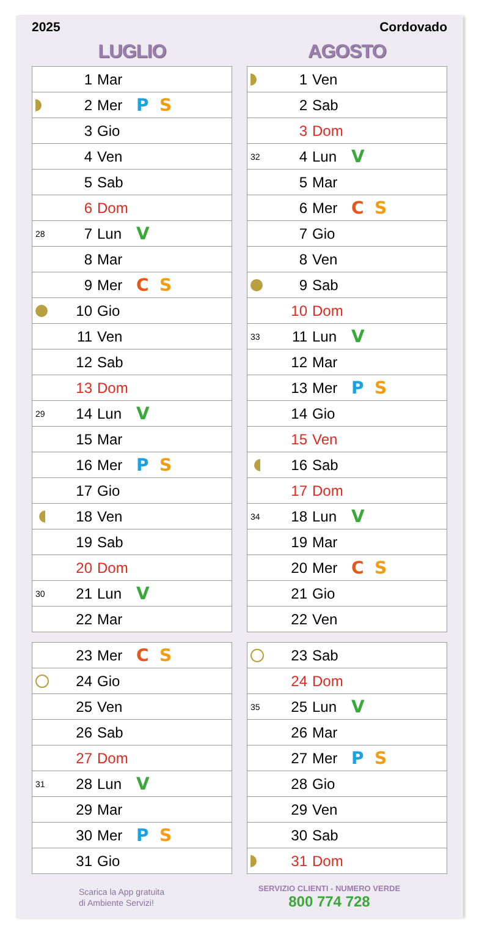2025 Cordovado
LUGLIO
| | 1 | Mar | |
| | 2 | Mer | P S |
| | 3 | Gio | |
| | 4 | Ven | |
| | 5 | Sab | |
| | 6 | Dom | |
| 28 | 7 | Lun | V |
| | 8 | Mar | |
| | 9 | Mer | C S |
| | 10 | Gio | |
| | 11 | Ven | |
| | 12 | Sab | |
| | 13 | Dom | |
| 29 | 14 | Lun | V |
| | 15 | Mar | |
| | 16 | Mer | P S |
| | 17 | Gio | |
| | 18 | Ven | |
| | 19 | Sab | |
| | 20 | Dom | |
| 30 | 21 | Lun | V |
| | 22 | Mar | |
| | 23 | Mer | C S |
| | 24 | Gio | |
| | 25 | Ven | |
| | 26 | Sab | |
| | 27 | Dom | |
| 31 | 28 | Lun | V |
| | 29 | Mar | |
| | 30 | Mer | P S |
| | 31 | Gio | |
AGOSTO
| | 1 | Ven | |
| | 2 | Sab | |
| | 3 | Dom | |
| 32 | 4 | Lun | V |
| | 5 | Mar | |
| | 6 | Mer | C S |
| | 7 | Gio | |
| | 8 | Ven | |
| | 9 | Sab | |
| | 10 | Dom | |
| 33 | 11 | Lun | V |
| | 12 | Mar | |
| | 13 | Mer | P S |
| | 14 | Gio | |
| | 15 | Ven | |
| | 16 | Sab | |
| | 17 | Dom | |
| 34 | 18 | Lun | V |
| | 19 | Mar | |
| | 20 | Mer | C S |
| | 21 | Gio | |
| | 22 | Ven | |
| | 23 | Sab | |
| | 24 | Dom | |
| 35 | 25 | Lun | V |
| | 26 | Mar | |
| | 27 | Mer | P S |
| | 28 | Gio | |
| | 29 | Ven | |
| | 30 | Sab | |
| | 31 | Dom | |
Scarica la App gratuita
di Ambiente Servizi!
SERVIZIO CLIENTI - NUMERO VERDE
800 774 728